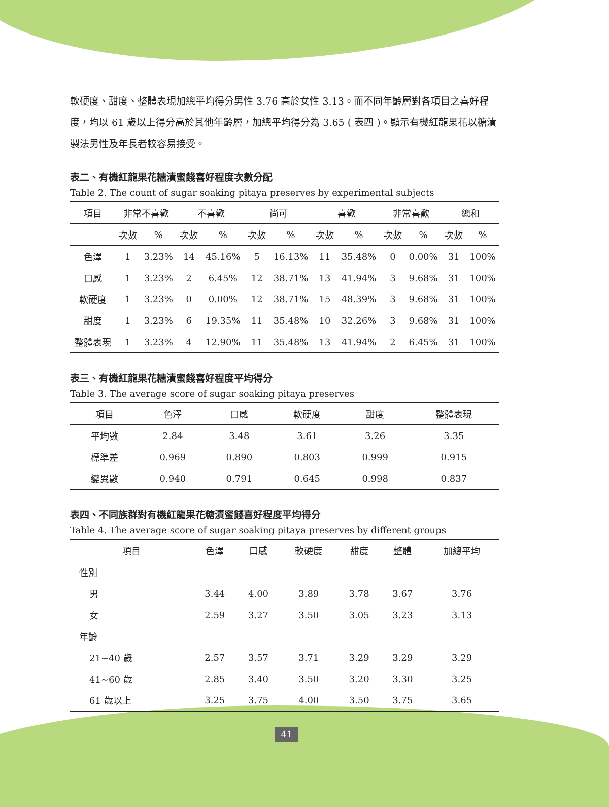軟硬度、甜度、整體表現加總平均得分男性 3.76 高於女性 3.13。而不同年齡層對各項目之喜好程度，均以 61 歲以上得分高於其他年齡層，加總平均得分為 3.65 ( 表四 )。顯示有機紅龍果花以糖漬製法男性及年長者較容易接受。
表二、有機紅龍果花糖漬蜜餞喜好程度次數分配
Table 2. The count of sugar soaking pitaya preserves by experimental subjects
| 項目 | 非常不喜歡 | | 不喜歡 | | 尚可 | | 喜歡 | | 非常喜歡 | | 總和 | |
| --- | --- | --- | --- | --- | --- | --- | --- | --- | --- | --- | --- | --- |
| | 次數 | % | 次數 | % | 次數 | % | 次數 | % | 次數 | % | 次數 | % |
| 色澤 | 1 | 3.23% | 14 | 45.16% | 5 | 16.13% | 11 | 35.48% | 0 | 0.00% | 31 | 100% |
| 口感 | 1 | 3.23% | 2 | 6.45% | 12 | 38.71% | 13 | 41.94% | 3 | 9.68% | 31 | 100% |
| 軟硬度 | 1 | 3.23% | 0 | 0.00% | 12 | 38.71% | 15 | 48.39% | 3 | 9.68% | 31 | 100% |
| 甜度 | 1 | 3.23% | 6 | 19.35% | 11 | 35.48% | 10 | 32.26% | 3 | 9.68% | 31 | 100% |
| 整體表現 | 1 | 3.23% | 4 | 12.90% | 11 | 35.48% | 13 | 41.94% | 2 | 6.45% | 31 | 100% |
表三、有機紅龍果花糖漬蜜餞喜好程度平均得分
Table 3. The average score of sugar soaking pitaya preserves
| 項目 | 色澤 | 口感 | 軟硬度 | 甜度 | 整體表現 |
| --- | --- | --- | --- | --- | --- |
| 平均數 | 2.84 | 3.48 | 3.61 | 3.26 | 3.35 |
| 標準差 | 0.969 | 0.890 | 0.803 | 0.999 | 0.915 |
| 變異數 | 0.940 | 0.791 | 0.645 | 0.998 | 0.837 |
表四、不同族群對有機紅龍果花糖漬蜜餞喜好程度平均得分
Table 4. The average score of sugar soaking pitaya preserves by different groups
| 項目 | 色澤 | 口感 | 軟硬度 | 甜度 | 整體 | 加總平均 |
| --- | --- | --- | --- | --- | --- | --- |
| 性別 | | | | | | |
| 男 | 3.44 | 4.00 | 3.89 | 3.78 | 3.67 | 3.76 |
| 女 | 2.59 | 3.27 | 3.50 | 3.05 | 3.23 | 3.13 |
| 年齡 | | | | | | |
| 21~40 歲 | 2.57 | 3.57 | 3.71 | 3.29 | 3.29 | 3.29 |
| 41~60 歲 | 2.85 | 3.40 | 3.50 | 3.20 | 3.30 | 3.25 |
| 61 歲以上 | 3.25 | 3.75 | 4.00 | 3.50 | 3.75 | 3.65 |
41